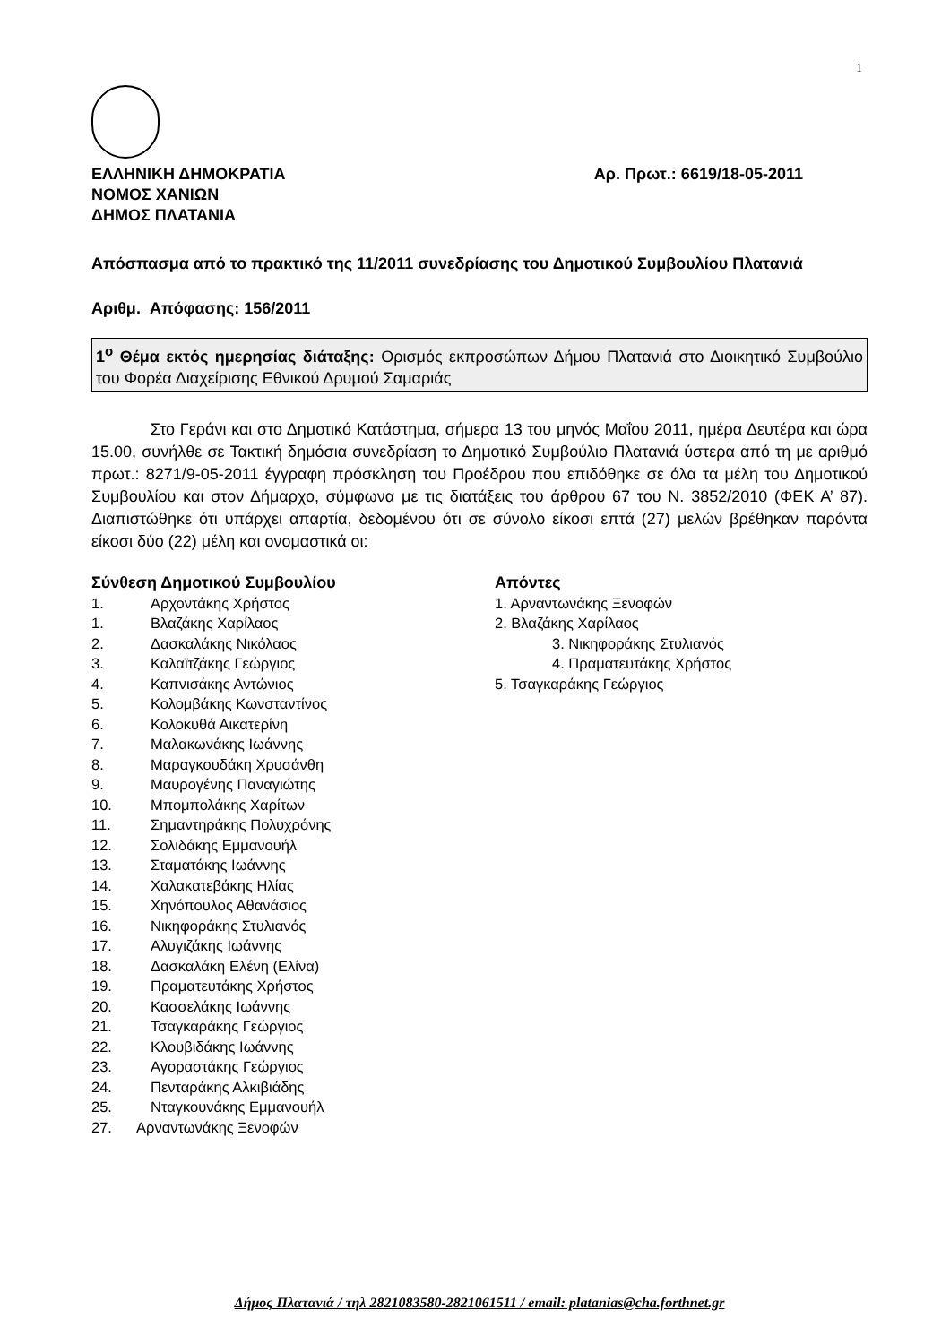1
ΕΛΛΗΝΙΚΗ ΔΗΜΟΚΡΑΤΙΑ
ΝΟΜΟΣ ΧΑΝΙΩΝ
ΔΗΜΟΣ ΠΛΑΤΑΝΙΑ
Αρ. Πρωτ.: 6619/18-05-2011
Απόσπασμα από το πρακτικό της 11/2011 συνεδρίασης του Δημοτικού Συμβουλίου Πλατανιά
Αριθμ. Απόφασης: 156/2011
1<sup>ο</sup> Θέμα εκτός ημερησίας διάταξης: Ορισμός εκπροσώπων Δήμου Πλατανιά στο Διοικητικό Συμβούλιο του Φορέα Διαχείρισης Εθνικού Δρυμού Σαμαριάς
Στο Γεράνι και στο Δημοτικό Κατάστημα, σήμερα 13 του μηνός Μαΐου 2011, ημέρα Δευτέρα και ώρα 15.00, συνήλθε σε Τακτική δημόσια συνεδρίαση το Δημοτικό Συμβούλιο Πλατανιά ύστερα από τη με αριθμό πρωτ.: 8271/9-05-2011 έγγραφη πρόσκληση του Προέδρου που επιδόθηκε σε όλα τα μέλη του Δημοτικού Συμβουλίου και στον Δήμαρχο, σύμφωνα με τις διατάξεις του άρθρου 67 του Ν. 3852/2010 (ΦΕΚ Α’ 87). Διαπιστώθηκε ότι υπάρχει απαρτία, δεδομένου ότι σε σύνολο είκοσι επτά (27) μελών βρέθηκαν παρόντα είκοσι δύο (22) μέλη και ονομαστικά οι:
Σύνθεση Δημοτικού Συμβουλίου
1. Αρχοντάκης Χρήστος
1. Βλαζάκης Χαρίλαος
2. Δασκαλάκης Νικόλαος
3. Καλαϊτζάκης Γεώργιος
4. Καπνισάκης Αντώνιος
5. Κολομβάκης Κωνσταντίνος
6. Κολοκυθά Αικατερίνη
7. Μαλακωνάκης Ιωάννης
8. Μαραγκουδάκη Χρυσάνθη
9. Μαυρογένης Παναγιώτης
10. Μπομπολάκης Χαρίτων
11. Σημαντηράκης Πολυχρόνης
12. Σολιδάκης Εμμανουήλ
13. Σταματάκης Ιωάννης
14. Χαλακατεβάκης Ηλίας
15. Χηνόπουλος Αθανάσιος
16. Νικηφοράκης Στυλιανός
17. Αλυγιζάκης Ιωάννης
18. Δασκαλάκη Ελένη (Ελίνα)
19. Πραματευτάκης Χρήστος
20. Κασσελάκης Ιωάννης
21. Τσαγκαράκης Γεώργιος
22. Κλουβιδάκης Ιωάννης
23. Αγοραστάκης Γεώργιος
24. Πενταράκης Αλκιβιάδης
25. Νταγκουνάκης Εμμανουήλ
27. Αρναντωνάκης Ξενοφών
Απόντες
1. Αρναντωνάκης Ξενοφών
2. Βλαζάκης Χαρίλαος
3. Νικηφοράκης Στυλιανός
4. Πραματευτάκης Χρήστος
5. Τσαγκαράκης Γεώργιος
Δήμος Πλατανιά / τηλ 2821083580-2821061511 / email: platanias@cha.forthnet.gr